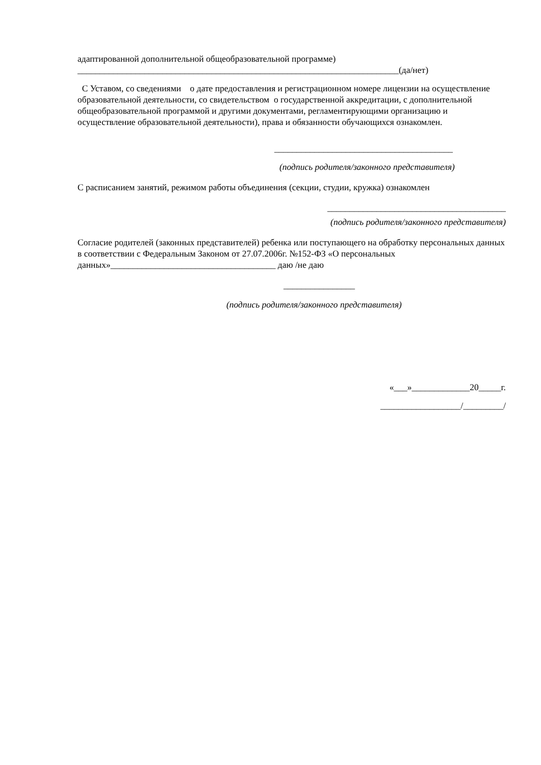адаптированной дополнительной общеобразовательной программе)
________________________________________________________________________(да/нет)
С Уставом, со сведениями о дате предоставления и регистрационном номере лицензии на осуществление образовательной деятельности, со свидетельством о государственной аккредитации, с дополнительной общеобразовательной программой и другими документами, регламентирующими организацию и осуществление образовательной деятельности), права и обязанности обучающихся ознакомлен.
________________________________________
(подпись родителя/законного представителя)
С расписанием занятий, режимом работы объединения (секции, студии, кружка) ознакомлен
________________________________________
(подпись родителя/законного представителя)
Согласие родителей (законных представителей) ребенка или поступающего на обработку персональных данных в соответствии с Федеральным Законом от 27.07.2006г. №152-ФЗ «О персональных данных»_____________________________________ даю /не даю
________________
(подпись родителя/законного представителя)
«___»_____________20_____г.
__________________/_________/